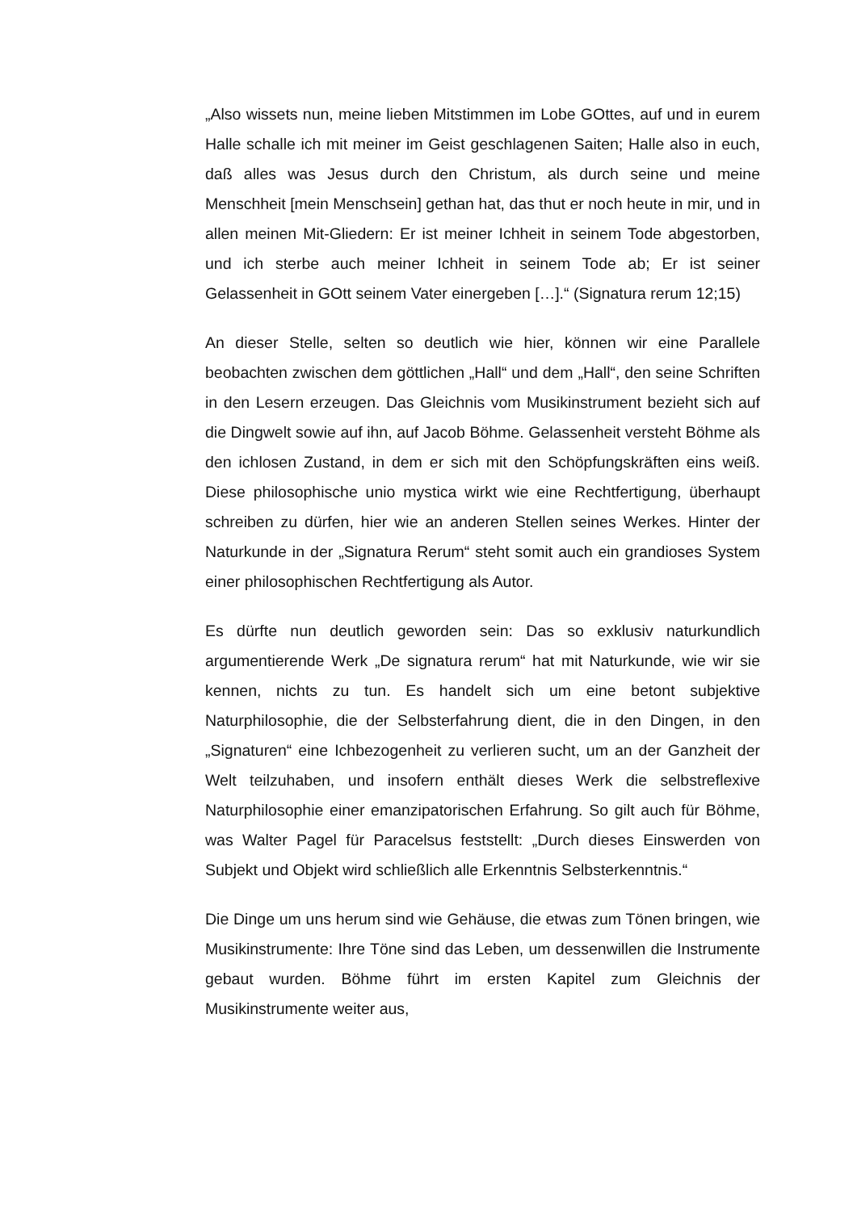„Also wissets nun, meine lieben Mitstimmen im Lobe GOttes, auf und in eurem Halle schalle ich mit meiner im Geist geschlagenen Saiten; Halle also in euch, daß alles was Jesus durch den Christum, als durch seine und meine Menschheit [mein Menschsein] gethan hat, das thut er noch heute in mir, und in allen meinen Mit-Gliedern: Er ist meiner Ichheit in seinem Tode abgestorben, und ich sterbe auch meiner Ichheit in seinem Tode ab; Er ist seiner Gelassenheit in GOtt seinem Vater einergeben […].“ (Signatura rerum 12;15)
An dieser Stelle, selten so deutlich wie hier, können wir eine Parallele beobachten zwischen dem göttlichen „Hall“ und dem „Hall“, den seine Schriften in den Lesern erzeugen. Das Gleichnis vom Musikinstrument bezieht sich auf die Dingwelt sowie auf ihn, auf Jacob Böhme. Gelassenheit versteht Böhme als den ichlosen Zustand, in dem er sich mit den Schöpfungskräften eins weiß. Diese philosophische unio mystica wirkt wie eine Rechtfertigung, überhaupt schreiben zu dürfen, hier wie an anderen Stellen seines Werkes. Hinter der Naturkunde in der „Signatura Rerum“ steht somit auch ein grandioses System einer philosophischen Rechtfertigung als Autor.
Es dürfte nun deutlich geworden sein: Das so exklusiv naturkundlich argumentierende Werk „De signatura rerum“ hat mit Naturkunde, wie wir sie kennen, nichts zu tun. Es handelt sich um eine betont subjektive Naturphilosophie, die der Selbsterfahrung dient, die in den Dingen, in den „Signaturen“ eine Ichbezogenheit zu verlieren sucht, um an der Ganzheit der Welt teilzuhaben, und insofern enthält dieses Werk die selbstreflexive Naturphilosophie einer emanzipatorischen Erfahrung. So gilt auch für Böhme, was Walter Pagel für Paracelsus feststellt: „Durch dieses Einswerden von Subjekt und Objekt wird schließlich alle Erkenntnis Selbsterkenntnis.“
Die Dinge um uns herum sind wie Gehäuse, die etwas zum Tönen bringen, wie Musikinstrumente: Ihre Töne sind das Leben, um dessenwillen die Instrumente gebaut wurden. Böhme führt im ersten Kapitel zum Gleichnis der Musikinstrumente weiter aus,